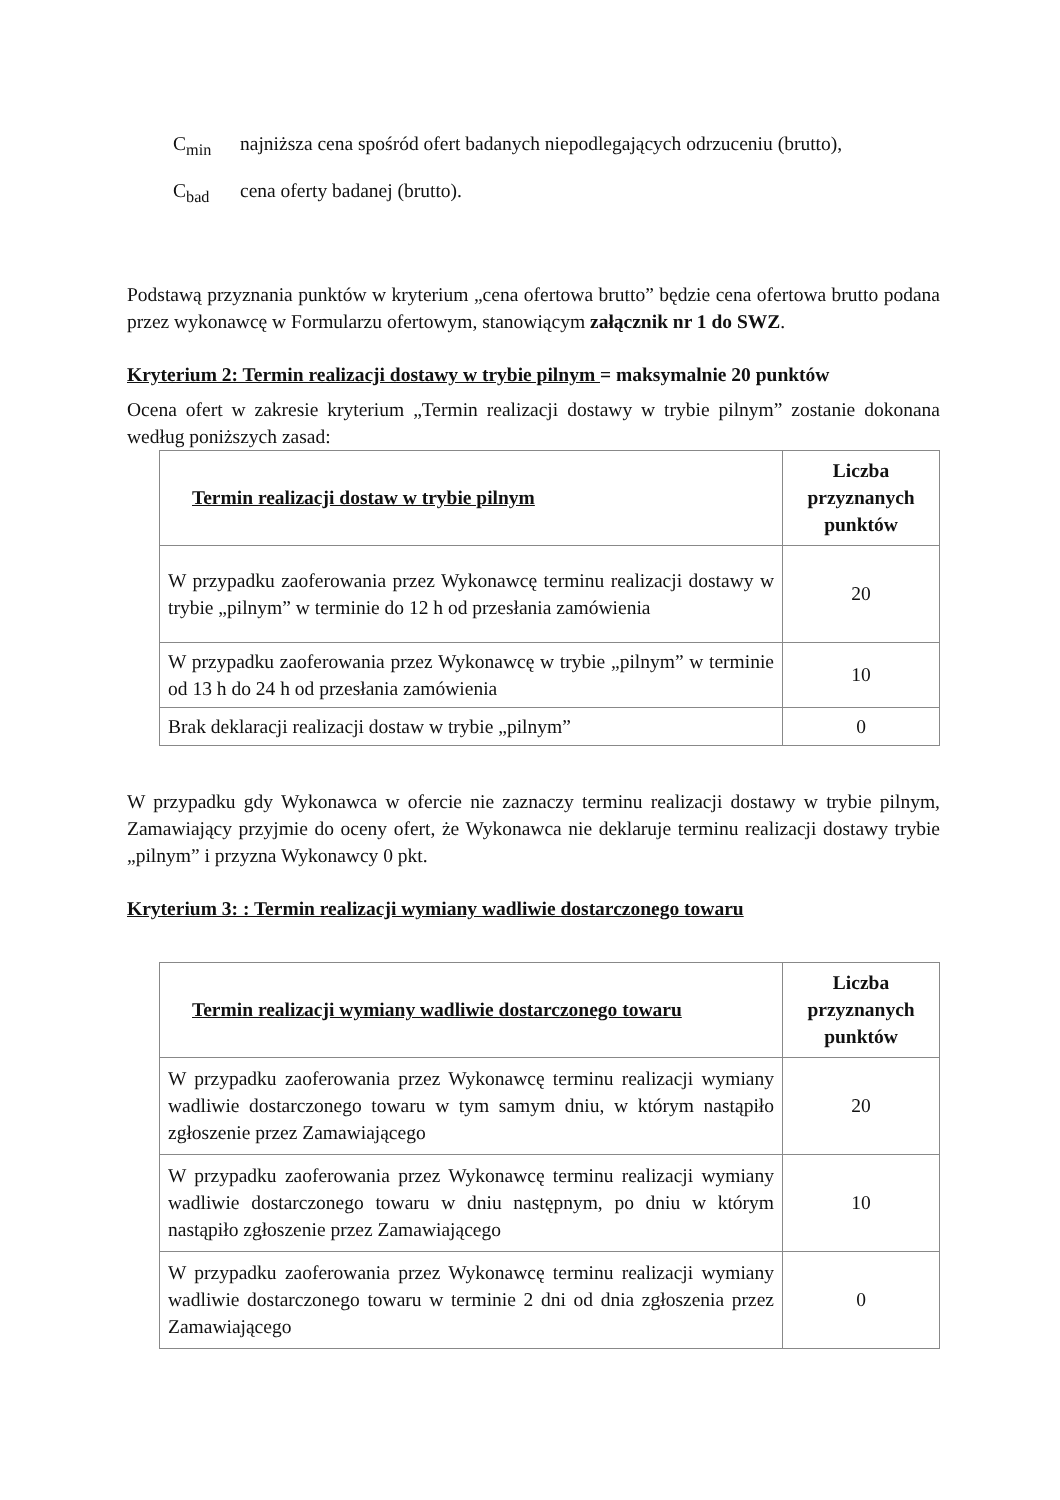C<sub>min</sub> najniższa cena spośród ofert badanych niepodlegających odrzuceniu (brutto),
C<sub>bad</sub> cena oferty badanej (brutto).
Podstawą przyznania punktów w kryterium „cena ofertowa brutto” będzie cena ofertowa brutto podana przez wykonawcę w Formularzu ofertowym, stanowiącym załącznik nr 1 do SWZ.
Kryterium 2: Termin realizacji dostawy w trybie pilnym = maksymalnie 20 punktów
Ocena ofert w zakresie kryterium „Termin realizacji dostawy w trybie pilnym” zostanie dokonana według poniższych zasad:
| Termin realizacji dostaw w trybie pilnym | Liczba przyznanych punktów |
| --- | --- |
| W przypadku zaoferowania przez Wykonawcę terminu realizacji dostawy w trybie „pilnym” w terminie do 12 h od przesłania zamówienia | 20 |
| W przypadku zaoferowania przez Wykonawcę w trybie „pilnym” w terminie od 13 h do 24 h od przesłania zamówienia | 10 |
| Brak deklaracji realizacji dostaw w trybie „pilnym” | 0 |
W przypadku gdy Wykonawca w ofercie nie zaznaczy terminu realizacji dostawy w trybie pilnym, Zamawiający przyjmie do oceny ofert, że Wykonawca nie deklaruje terminu realizacji dostawy trybie „pilnym” i przyzna Wykonawcy 0 pkt.
Kryterium 3: : Termin realizacji wymiany wadliwie dostarczonego towaru
| Termin realizacji wymiany wadliwie dostarczonego towaru | Liczba przyznanych punktów |
| --- | --- |
| W przypadku zaoferowania przez Wykonawcę terminu realizacji wymiany wadliwie dostarczonego towaru w tym samym dniu, w którym nastąpiło zgłoszenie przez Zamawiającego | 20 |
| W przypadku zaoferowania przez Wykonawcę terminu realizacji wymiany wadliwie dostarczonego towaru w dniu następnym, po dniu w którym nastąpiło zgłoszenie przez Zamawiającego | 10 |
| W przypadku zaoferowania przez Wykonawcę terminu realizacji wymiany wadliwie dostarczonego towaru w terminie 2 dni od dnia zgłoszenia przez Zamawiającego | 0 |